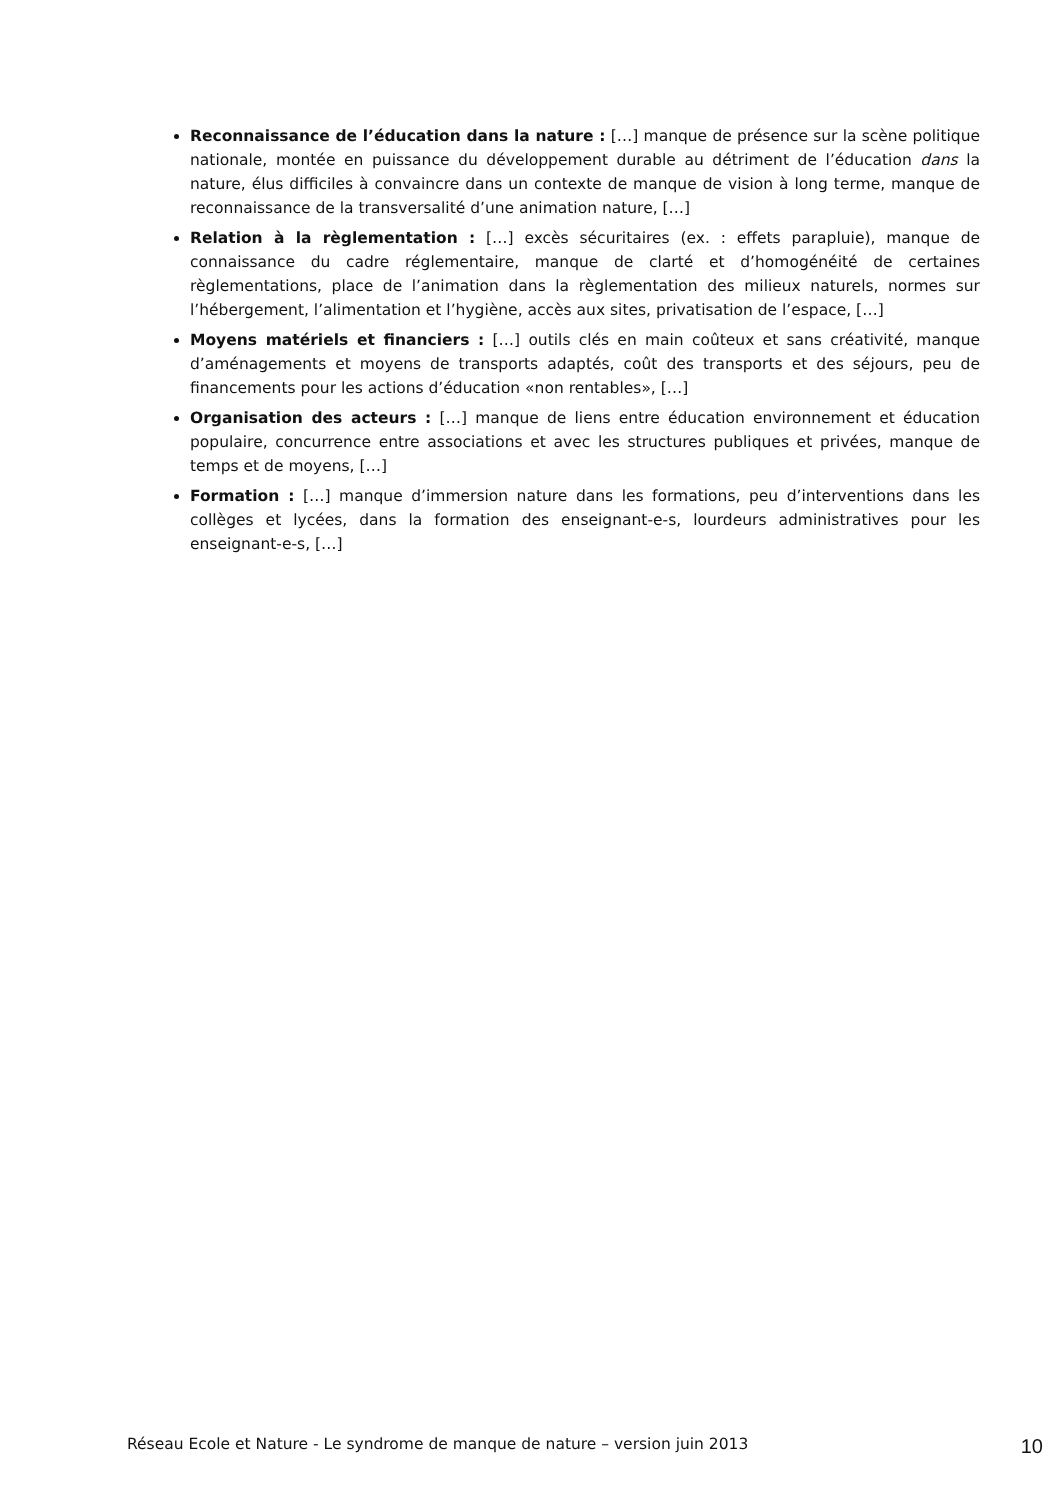Reconnaissance de l’éducation dans la nature : […] manque de présence sur la scène politique nationale, montée en puissance du développement durable au détriment de l’éducation dans la nature, élus difficiles à convaincre dans un contexte de manque de vision à long terme, manque de reconnaissance de la transversalité d’une animation nature, […]
Relation à la règlementation : […] excès sécuritaires (ex. : effets parapluie), manque de connaissance du cadre réglementaire, manque de clarté et d’homogénéité de certaines règlementations, place de l’animation dans la règlementation des milieux naturels, normes sur l’hébergement, l’alimentation et l’hygiène, accès aux sites, privatisation de l’espace, […]
Moyens matériels et financiers : […] outils clés en main coûteux et sans créativité, manque d’aménagements et moyens de transports adaptés, coût des transports et des séjours, peu de financements pour les actions d’éducation «non rentables», […]
Organisation des acteurs : […] manque de liens entre éducation environnement et éducation populaire, concurrence entre associations et avec les structures publiques et privées, manque de temps et de moyens, […]
Formation : […] manque d’immersion nature dans les formations, peu d’interventions dans les collèges et lycées, dans la formation des enseignant-e-s, lourdeurs administratives pour les enseignant-e-s, […]
Réseau Ecole et Nature - Le syndrome de manque de nature – version juin 2013 10